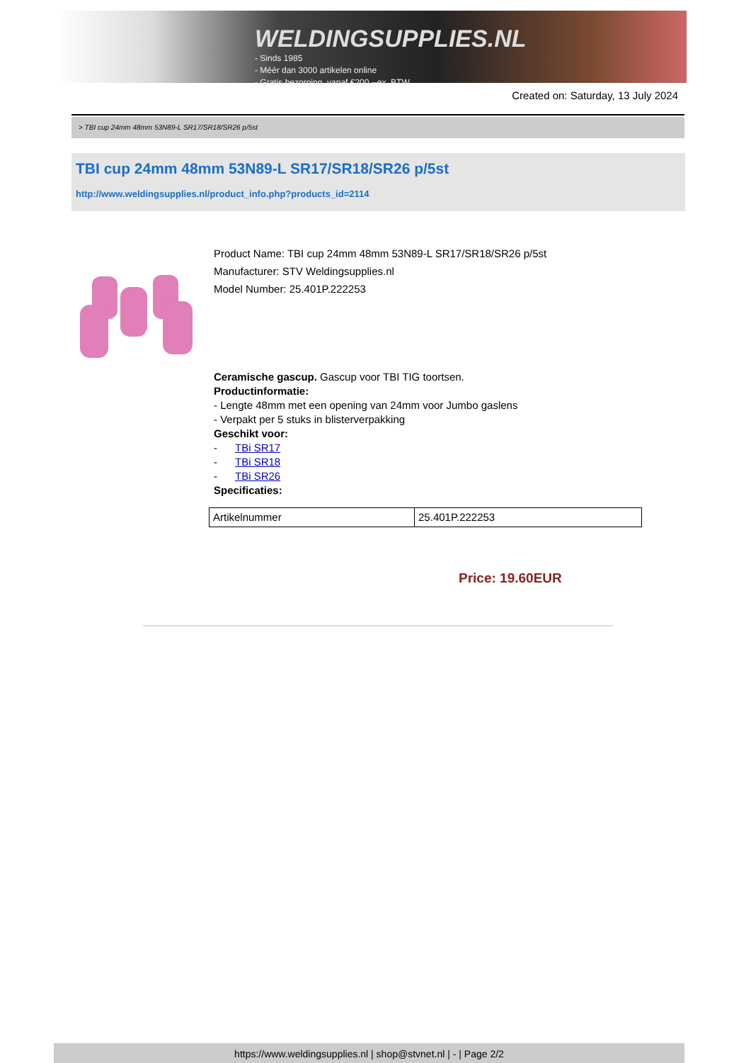WELDINGSUPPLIES.NL
- Sinds 1985
- Méér dan 3000 artikelen online
- Gratis bezorging, vanaf €200,--ex. BTW
Created on: Saturday, 13 July 2024
> TBI cup 24mm 48mm 53N89-L SR17/SR18/SR26 p/5st
TBI cup 24mm 48mm 53N89-L SR17/SR18/SR26 p/5st
http://www.weldingsupplies.nl/product_info.php?products_id=2114
Product Name: TBI cup 24mm 48mm 53N89-L SR17/SR18/SR26 p/5st
Manufacturer: STV Weldingsupplies.nl
Model Number: 25.401P.222253
Ceramische gascup. Gascup voor TBI TIG toortsen.
Productinformatie:
- Lengte 48mm met een opening van 24mm voor Jumbo gaslens
- Verpakt per 5 stuks in blisterverpakking
Geschikt voor:
- TBi SR17
- TBi SR18
- TBi SR26
Specificaties:
| Artikelnummer | 25.401P.222253 |
Price: 19.60EUR
https://www.weldingsupplies.nl | shop@stvnet.nl | - | Page 2/2